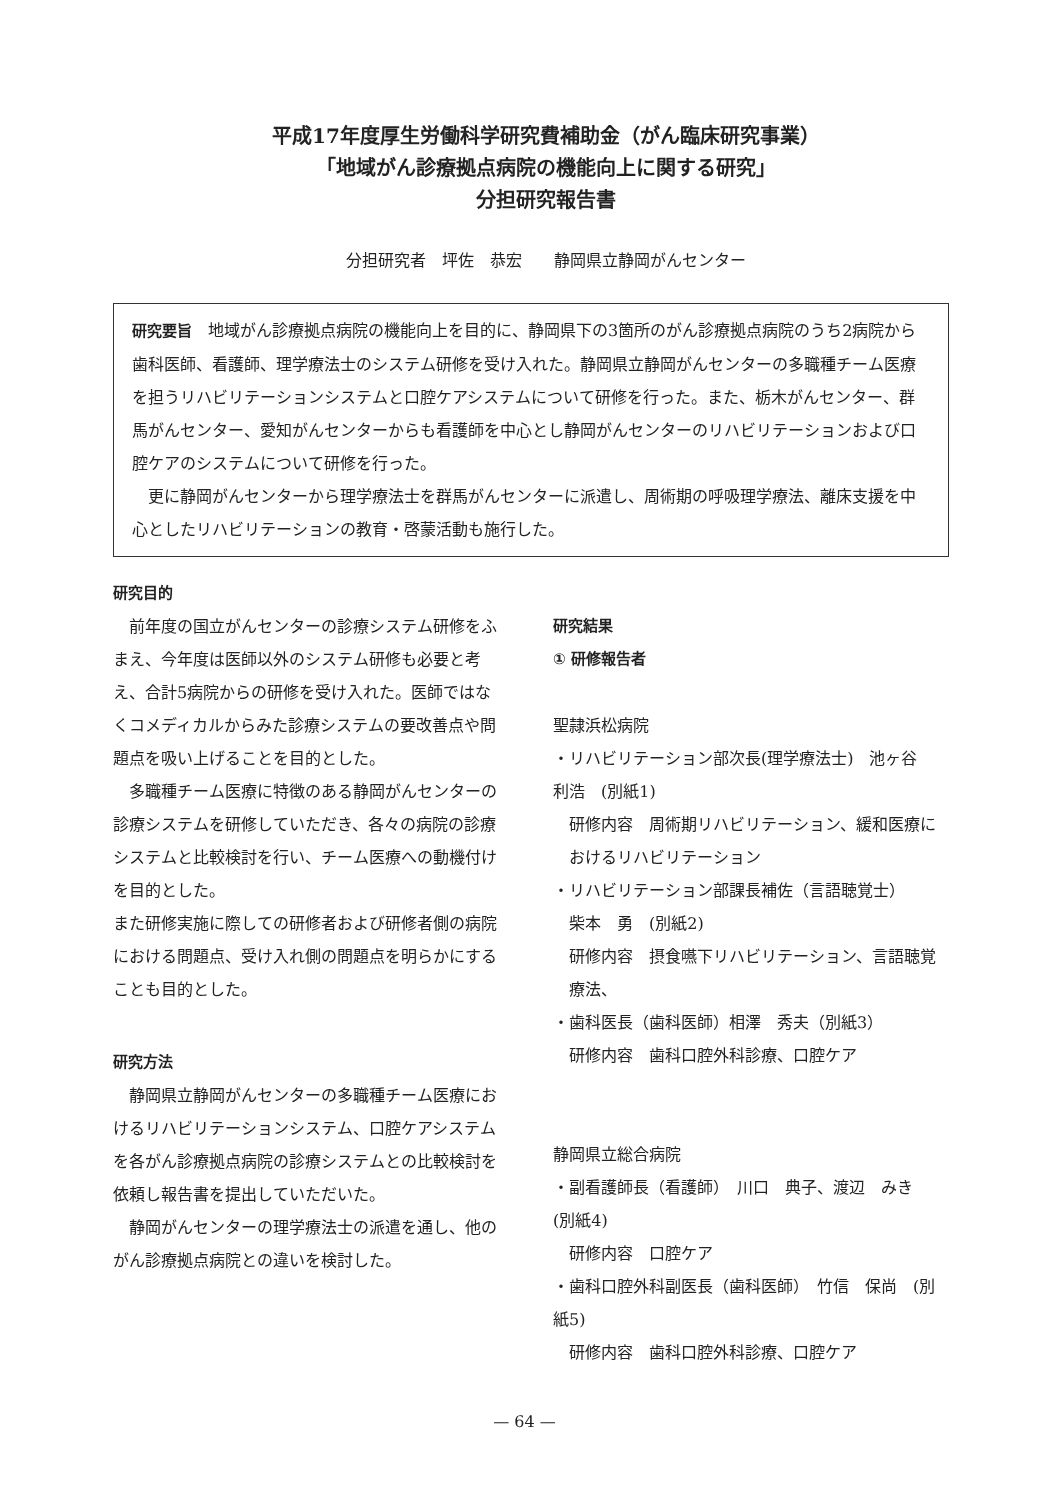平成17年度厚生労働科学研究費補助金（がん臨床研究事業）
「地域がん診療拠点病院の機能向上に関する研究」
分担研究報告書
分担研究者　坪佐　恭宏　　静岡県立静岡がんセンター
研究要旨　地域がん診療拠点病院の機能向上を目的に、静岡県下の3箇所のがん診療拠点病院のうち2病院から歯科医師、看護師、理学療法士のシステム研修を受け入れた。静岡県立静岡がんセンターの多職種チーム医療を担うリハビリテーションシステムと口腔ケアシステムについて研修を行った。また、栃木がんセンター、群馬がんセンター、愛知がんセンターからも看護師を中心とし静岡がんセンターのリハビリテーションおよび口腔ケアのシステムについて研修を行った。
更に静岡がんセンターから理学療法士を群馬がんセンターに派遣し、周術期の呼吸理学療法、離床支援を中心としたリハビリテーションの教育・啓蒙活動も施行した。
研究目的
前年度の国立がんセンターの診療システム研修をふまえ、今年度は医師以外のシステム研修も必要と考え、合計5病院からの研修を受け入れた。医師ではなくコメディカルからみた診療システムの要改善点や問題点を吸い上げることを目的とした。
多職種チーム医療に特徴のある静岡がんセンターの診療システムを研修していただき、各々の病院の診療システムと比較検討を行い、チーム医療への動機付けを目的とした。
また研修実施に際しての研修者および研修者側の病院における問題点、受け入れ側の問題点を明らかにすることも目的とした。
研究方法
静岡県立静岡がんセンターの多職種チーム医療におけるリハビリテーションシステム、口腔ケアシステムを各がん診療拠点病院の診療システムとの比較検討を依頼し報告書を提出していただいた。
静岡がんセンターの理学療法士の派遣を通し、他のがん診療拠点病院との違いを検討した。
研究結果
① 研修報告者
聖隷浜松病院
・リハビリテーション部次長(理学療法士)　池ヶ谷　利浩　(別紙1)
研修内容　周術期リハビリテーション、緩和医療におけるリハビリテーション
・リハビリテーション部課長補佐（言語聴覚士）
柴本　勇　(別紙2)
研修内容　摂食嚥下リハビリテーション、言語聴覚療法、
・歯科医長（歯科医師）相澤　秀夫（別紙3）
研修内容　歯科口腔外科診療、口腔ケア
静岡県立総合病院
・副看護師長（看護師）　川口　典子、渡辺　みき　(別紙4)
研修内容　口腔ケア
・歯科口腔外科副医長（歯科医師）　竹信　保尚　(別紙5)
研修内容　歯科口腔外科診療、口腔ケア
— 64 —